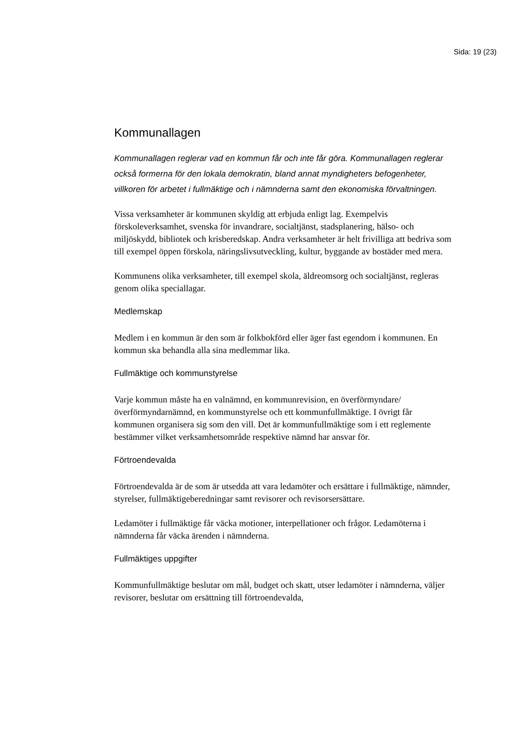Sida: 19 (23)
Kommunallagen
Kommunallagen reglerar vad en kommun får och inte får göra. Kommunallagen reglerar också formerna för den lokala demokratin, bland annat myndigheters befogenheter, villkoren för arbetet i fullmäktige och i nämnderna samt den ekonomiska förvaltningen.
Vissa verksamheter är kommunen skyldig att erbjuda enligt lag. Exempelvis förskoleverksamhet, svenska för invandrare, socialtjänst, stadsplanering, hälso- och miljöskydd, bibliotek och krisberedskap. Andra verksamheter är helt frivilliga att bedriva som till exempel öppen förskola, näringslivsutveckling, kultur, byggande av bostäder med mera.
Kommunens olika verksamheter, till exempel skola, äldreomsorg och socialtjänst, regleras genom olika speciallagar.
Medlemskap
Medlem i en kommun är den som är folkbokförd eller äger fast egendom i kommunen. En kommun ska behandla alla sina medlemmar lika.
Fullmäktige och kommunstyrelse
Varje kommun måste ha en valnämnd, en kommunrevision, en överförmyndare/överförmyndarnämnd, en kommunstyrelse och ett kommunfullmäktige. I övrigt får kommunen organisera sig som den vill. Det är kommunfullmäktige som i ett reglemente bestämmer vilket verksamhetsområde respektive nämnd har ansvar för.
Förtroendevalda
Förtroendevalda är de som är utsedda att vara ledamöter och ersättare i fullmäktige, nämnder, styrelser, fullmäktigeberedningar samt revisorer och revisorsersättare.
Ledamöter i fullmäktige får väcka motioner, interpellationer och frågor. Ledamöterna i nämnderna får väcka ärenden i nämnderna.
Fullmäktiges uppgifter
Kommunfullmäktige beslutar om mål, budget och skatt, utser ledamöter i nämnderna, väljer revisorer, beslutar om ersättning till förtroendevalda,